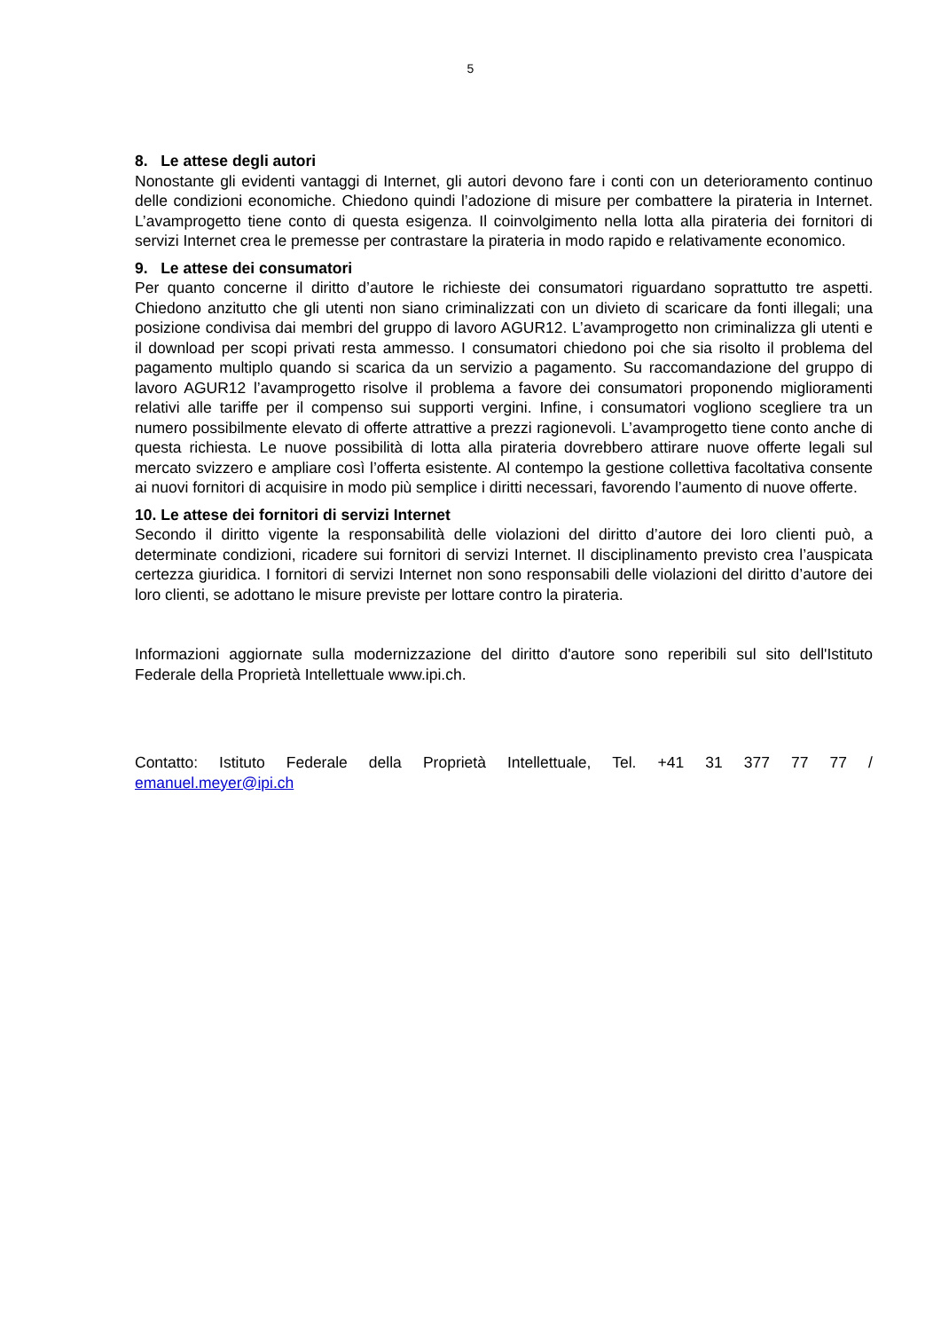5
8. Le attese degli autori
Nonostante gli evidenti vantaggi di Internet, gli autori devono fare i conti con un deterioramento continuo delle condizioni economiche. Chiedono quindi l’adozione di misure per combattere la pirateria in Internet. L’avamprogetto tiene conto di questa esigenza. Il coinvolgimento nella lotta alla pirateria dei fornitori di servizi Internet crea le premesse per contrastare la pirateria in modo rapido e relativamente economico.
9. Le attese dei consumatori
Per quanto concerne il diritto d’autore le richieste dei consumatori riguardano soprattutto tre aspetti. Chiedono anzitutto che gli utenti non siano criminalizzati con un divieto di scaricare da fonti illegali; una posizione condivisa dai membri del gruppo di lavoro AGUR12. L’avamprogetto non criminalizza gli utenti e il download per scopi privati resta ammesso. I consumatori chiedono poi che sia risolto il problema del pagamento multiplo quando si scarica da un servizio a pagamento. Su raccomandazione del gruppo di lavoro AGUR12 l’avamprogetto risolve il problema a favore dei consumatori proponendo miglioramenti relativi alle tariffe per il compenso sui supporti vergini. Infine, i consumatori vogliono scegliere tra un numero possibilmente elevato di offerte attrattive a prezzi ragionevoli. L’avamprogetto tiene conto anche di questa richiesta. Le nuove possibilità di lotta alla pirateria dovrebbero attirare nuove offerte legali sul mercato svizzero e ampliare così l’offerta esistente. Al contempo la gestione collettiva facoltativa consente ai nuovi fornitori di acquisire in modo più semplice i diritti necessari, favorendo l’aumento di nuove offerte.
10. Le attese dei fornitori di servizi Internet
Secondo il diritto vigente la responsabilità delle violazioni del diritto d’autore dei loro clienti può, a determinate condizioni, ricadere sui fornitori di servizi Internet. Il disciplinamento previsto crea l’auspicata certezza giuridica. I fornitori di servizi Internet non sono responsabili delle violazioni del diritto d’autore dei loro clienti, se adottano le misure previste per lottare contro la pirateria.
Informazioni aggiornate sulla modernizzazione del diritto d'autore sono reperibili sul sito dell'Istituto Federale della Proprietà Intellettuale www.ipi.ch.
Contatto: Istituto Federale della Proprietà Intellettuale, Tel. +41 31 377 77 77 /
emanuel.meyer@ipi.ch